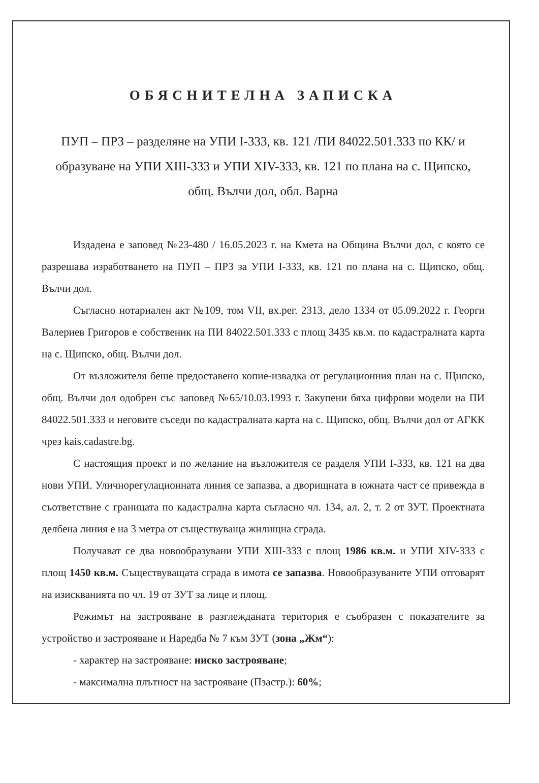ОБЯСНИТЕЛНА ЗАПИСКА
ПУП – ПРЗ – разделяне на УПИ I-333, кв. 121 /ПИ 84022.501.333 по КК/ и образуване на УПИ XIII-333 и УПИ XIV-333, кв. 121 по плана на с. Щипско, общ. Вълчи дол, обл. Варна
Издадена е заповед №23-480 / 16.05.2023 г. на Кмета на Община Вълчи дол, с която се разрешава изработването на ПУП – ПРЗ за УПИ I-333, кв. 121 по плана на с. Щипско, общ. Вълчи дол.
Съгласно нотариален акт №109, том VII, вх.рег. 2313, дело 1334 от 05.09.2022 г. Георги Валериев Григоров е собственик на ПИ 84022.501.333 с площ 3435 кв.м. по кадастралната карта на с. Щипско, общ. Вълчи дол.
От възложителя беше предоставено копие-извадка от регулационния план на с. Щипско, общ. Вълчи дол одобрен със заповед №65/10.03.1993 г. Закупени бяха цифрови модели на ПИ 84022.501.333 и неговите съседи по кадастралната карта на с. Щипско, общ. Вълчи дол от АГКК чрез kais.cadastre.bg.
С настоящия проект и по желание на възложителя се разделя УПИ I-333, кв. 121 на два нови УПИ. Уличнорегулационната линия се запазва, а дворищната в южната част се привежда в съответствие с границата по кадастрална карта съгласно чл. 134, ал. 2, т. 2 от ЗУТ. Проектната делбена линия е на 3 метра от съществуваща жилищна сграда.
Получават се два новообразувани УПИ XIII-333 с площ 1986 кв.м. и УПИ XIV-333 с площ 1450 кв.м. Съществуващата сграда в имота се запазва. Новообразуваните УПИ отговарят на изискванията по чл. 19 от ЗУТ за лице и площ.
Режимът на застрояване в разглежданата територия е съобразен с показателите за устройство и застрояване и Наредба № 7 към ЗУТ (зона „Жм“):
- характер на застрояване: ниско застрояване;
- максимална плътност на застрояване (Пзастр.): 60%;